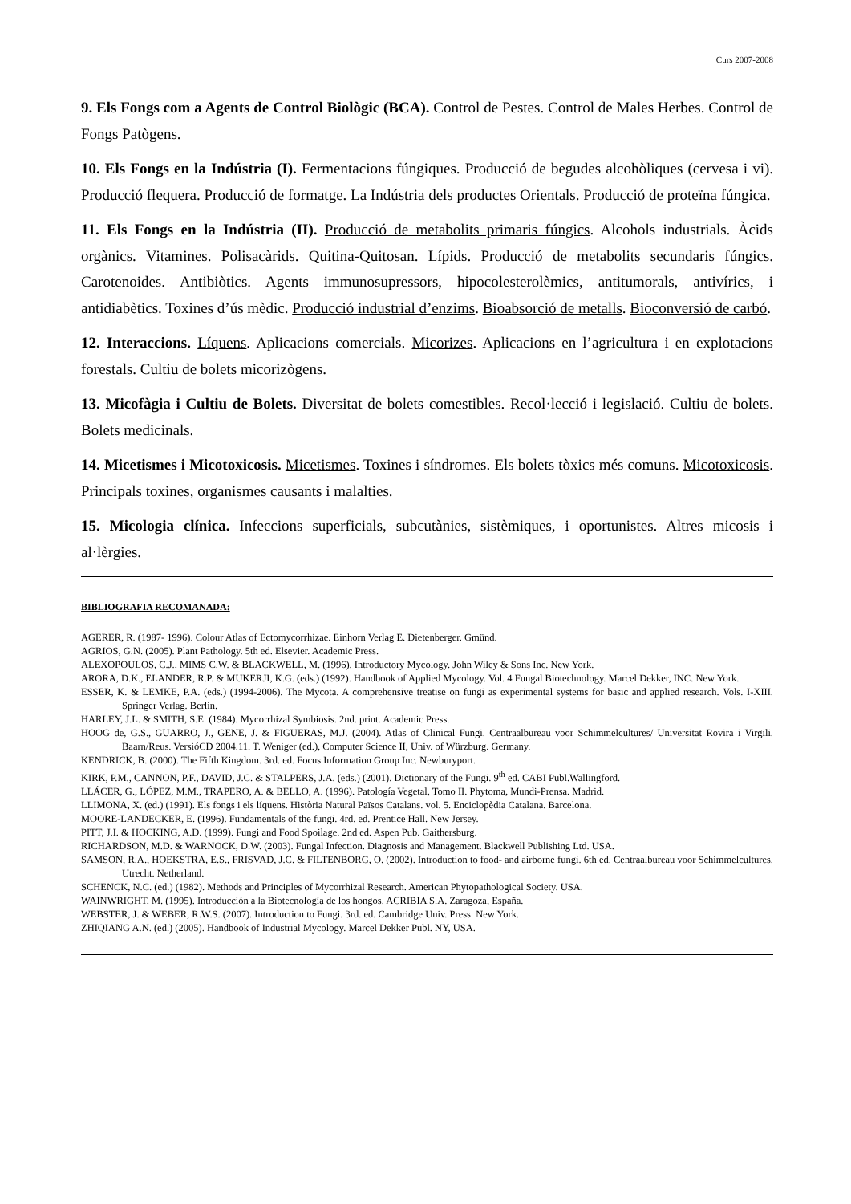Curs 2007-2008
9. Els Fongs com a Agents de Control Biològic (BCA). Control de Pestes. Control de Males Herbes. Control de Fongs Patògens.
10. Els Fongs en la Indústria (I). Fermentacions fúngiques. Producció de begudes alcohòliques (cervesa i vi). Producció flequera. Producció de formatge. La Indústria dels productes Orientals. Producció de proteïna fúngica.
11. Els Fongs en la Indústria (II). Producció de metabolits primaris fúngics. Alcohols industrials. Àcids orgànics. Vitamines. Polisacàrids. Quitina-Quitosan. Lípids. Producció de metabolits secundaris fúngics. Carotenoides. Antibiòtics. Agents immunosupressors, hipocolesterolèmics, antitumorals, antivírics, i antidiabètics. Toxines d’ús mèdic. Producció industrial d’enzims. Bioabsorció de metalls. Bioconversió de carbó.
12. Interaccions. Líquens. Aplicacions comercials. Micorizes. Aplicacions en l’agricultura i en explotacions forestals. Cultiu de bolets micorizògens.
13. Micofàgia i Cultiu de Bolets. Diversitat de bolets comestibles. Recol·lecció i legislació. Cultiu de bolets. Bolets medicinals.
14. Micetismes i Micotoxicosis. Micetismes. Toxines i síndromes. Els bolets tòxics més comuns. Micotoxicosis. Principals toxines, organismes causants i malalties.
15. Micologia clínica. Infeccions superficials, subcutànies, sistèmiques, i oportunistes. Altres micosis i al·lèrgies.
BIBLIOGRAFIA RECOMANADA:
AGERER, R. (1987- 1996). Colour Atlas of Ectomycorrhizae. Einhorn Verlag E. Dietenberger. Gmünd.
AGRIOS, G.N. (2005). Plant Pathology. 5th ed. Elsevier. Academic Press.
ALEXOPOULOS, C.J., MIMS C.W. & BLACKWELL, M. (1996). Introductory Mycology. John Wiley & Sons Inc. New York.
ARORA, D.K., ELANDER, R.P. & MUKERJI, K.G. (eds.) (1992). Handbook of Applied Mycology. Vol. 4 Fungal Biotechnology. Marcel Dekker, INC. New York.
ESSER, K. & LEMKE, P.A. (eds.) (1994-2006). The Mycota. A comprehensive treatise on fungi as experimental systems for basic and applied research. Vols. I-XIII. Springer Verlag. Berlin.
HARLEY, J.L. & SMITH, S.E. (1984). Mycorrhizal Symbiosis. 2nd. print. Academic Press.
HOOG de, G.S., GUARRO, J., GENE, J. & FIGUERAS, M.J. (2004). Atlas of Clinical Fungi. Centraalbureau voor Schimmelcultures/ Universitat Rovira i Virgili. Baarn/Reus. VersióCD 2004.11. T. Weniger (ed.), Computer Science II, Univ. of Würzburg. Germany.
KENDRICK, B. (2000). The Fifth Kingdom. 3rd. ed. Focus Information Group Inc. Newburyport.
KIRK, P.M., CANNON, P.F., DAVID, J.C. & STALPERS, J.A. (eds.) (2001). Dictionary of the Fungi. 9<sup>th</sup> ed. CABI Publ.Wallingford.
LLÁCER, G., LÓPEZ, M.M., TRAPERO, A. & BELLO, A. (1996). Patología Vegetal, Tomo II. Phytoma, Mundi-Prensa. Madrid.
LLIMONA, X. (ed.) (1991). Els fongs i els líquens. Història Natural Països Catalans. vol. 5. Enciclopèdia Catalana. Barcelona.
MOORE-LANDECKER, E. (1996). Fundamentals of the fungi. 4rd. ed. Prentice Hall. New Jersey.
PITT, J.I. & HOCKING, A.D. (1999). Fungi and Food Spoilage. 2nd ed. Aspen Pub. Gaithersburg.
RICHARDSON, M.D. & WARNOCK, D.W. (2003). Fungal Infection. Diagnosis and Management. Blackwell Publishing Ltd. USA.
SAMSON, R.A., HOEKSTRA, E.S., FRISVAD, J.C. & FILTENBORG, O. (2002). Introduction to food- and airborne fungi. 6th ed. Centraalbureau voor Schimmelcultures. Utrecht. Netherland.
SCHENCK, N.C. (ed.) (1982). Methods and Principles of Mycorrhizal Research. American Phytopathological Society. USA.
WAINWRIGHT, M. (1995). Introducción a la Biotecnología de los hongos. ACRIBIA S.A. Zaragoza, España.
WEBSTER, J. & WEBER, R.W.S. (2007). Introduction to Fungi. 3rd. ed. Cambridge Univ. Press. New York.
ZHIQIANG A.N. (ed.) (2005). Handbook of Industrial Mycology. Marcel Dekker Publ. NY, USA.